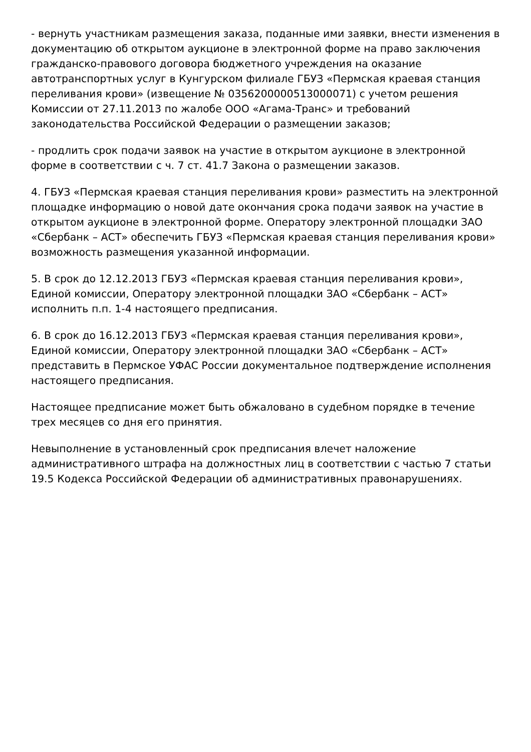- вернуть участникам размещения заказа, поданные ими заявки, внести изменения в документацию об открытом аукционе в электронной форме на право заключения гражданско-правового договора бюджетного учреждения на оказание автотранспортных услуг в Кунгурском филиале ГБУЗ «Пермская краевая станция переливания крови» (извещение № 0356200000513000071) с учетом решения Комиссии от 27.11.2013 по жалобе ООО «Агама-Транс» и требований законодательства Российской Федерации о размещении заказов;
- продлить срок подачи заявок на участие в открытом аукционе в электронной форме в соответствии с ч. 7 ст. 41.7 Закона о размещении заказов.
4. ГБУЗ «Пермская краевая станция переливания крови» разместить на электронной площадке информацию о новой дате окончания срока подачи заявок на участие в открытом аукционе в электронной форме. Оператору электронной площадки ЗАО «Сбербанк – АСТ» обеспечить ГБУЗ «Пермская краевая станция переливания крови» возможность размещения указанной информации.
5. В срок до 12.12.2013 ГБУЗ «Пермская краевая станция переливания крови», Единой комиссии, Оператору электронной площадки ЗАО «Сбербанк – АСТ» исполнить п.п. 1-4 настоящего предписания.
6. В срок до 16.12.2013 ГБУЗ «Пермская краевая станция переливания крови», Единой комиссии, Оператору электронной площадки ЗАО «Сбербанк – АСТ» представить в Пермское УФАС России документальное подтверждение исполнения настоящего предписания.
Настоящее предписание может быть обжаловано в судебном порядке в течение трех месяцев со дня его принятия.
Невыполнение в установленный срок предписания влечет наложение административного штрафа на должностных лиц в соответствии с частью 7 статьи 19.5 Кодекса Российской Федерации об административных правонарушениях.